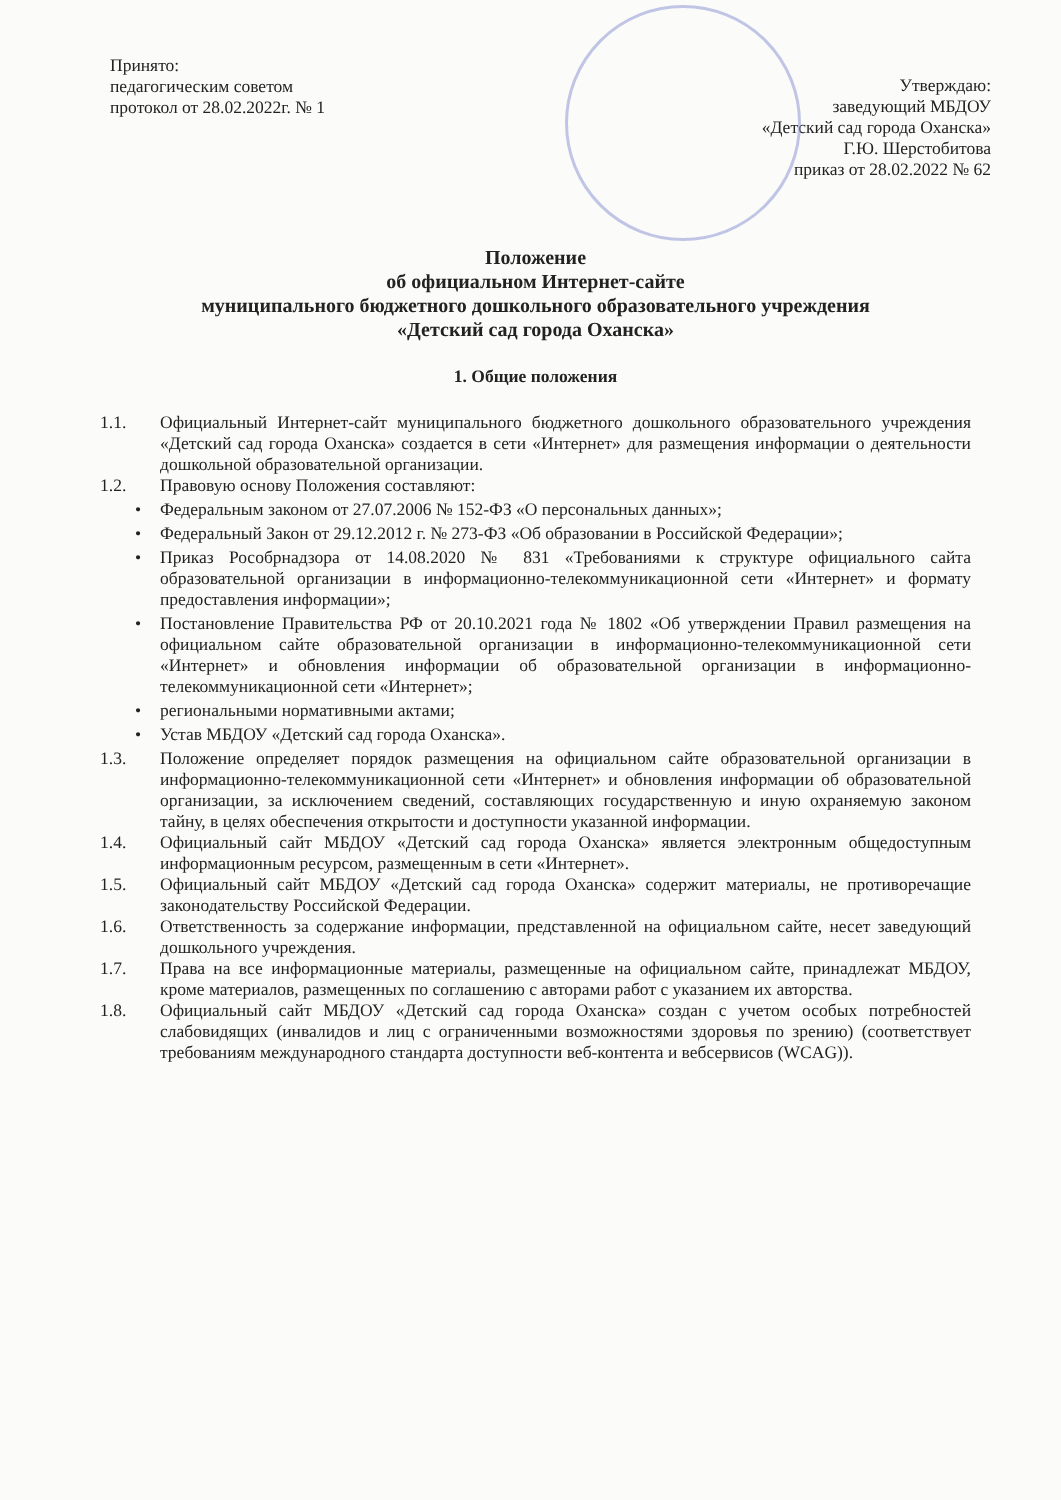Принято:
педагогическим советом
протокол от 28.02.2022г. № 1
Утверждаю:
заведующий МБДОУ
«Детский сад города Оханска»
Г.Ю. Шерстобитова
приказ от 28.02.2022 № 62
Положение
об официальном Интернет-сайте
муниципального бюджетного дошкольного образовательного учреждения
«Детский сад города Оханска»
1. Общие положения
1.1. Официальный Интернет-сайт муниципального бюджетного дошкольного образовательного учреждения «Детский сад города Оханска» создается в сети «Интернет» для размещения информации о деятельности дошкольной образовательной организации.
1.2. Правовую основу Положения составляют:
• Федеральным законом от 27.07.2006 № 152-ФЗ «О персональных данных»;
• Федеральный Закон от 29.12.2012 г. № 273-ФЗ «Об образовании в Российской Федерации»;
• Приказ Рособрнадзора от 14.08.2020 № 831 «Требованиями к структуре официального сайта образовательной организации в информационно-телекоммуникационной сети «Интернет» и формату предоставления информации»;
• Постановление Правительства РФ от 20.10.2021 года № 1802 «Об утверждении Правил размещения на официальном сайте образовательной организации в информационно-телекоммуникационной сети «Интернет» и обновления информации об образовательной организации в информационно-телекоммуникационной сети «Интернет»;
• региональными нормативными актами;
• Устав МБДОУ «Детский сад города Оханска».
1.3. Положение определяет порядок размещения на официальном сайте образовательной организации в информационно-телекоммуникационной сети «Интернет» и обновления информации об образовательной организации, за исключением сведений, составляющих государственную и иную охраняемую законом тайну, в целях обеспечения открытости и доступности указанной информации.
1.4. Официальный сайт МБДОУ «Детский сад города Оханска» является электронным общедоступным информационным ресурсом, размещенным в сети «Интернет».
1.5. Официальный сайт МБДОУ «Детский сад города Оханска» содержит материалы, не противоречащие законодательству Российской Федерации.
1.6. Ответственность за содержание информации, представленной на официальном сайте, несет заведующий дошкольного учреждения.
1.7. Права на все информационные материалы, размещенные на официальном сайте, принадлежат МБДОУ, кроме материалов, размещенных по соглашению с авторами работ с указанием их авторства.
1.8. Официальный сайт МБДОУ «Детский сад города Оханска» создан с учетом особых потребностей слабовидящих (инвалидов и лиц с ограниченными возможностями здоровья по зрению) (соответствует требованиям международного стандарта доступности веб-контента и вебсервисов (WCAG)).